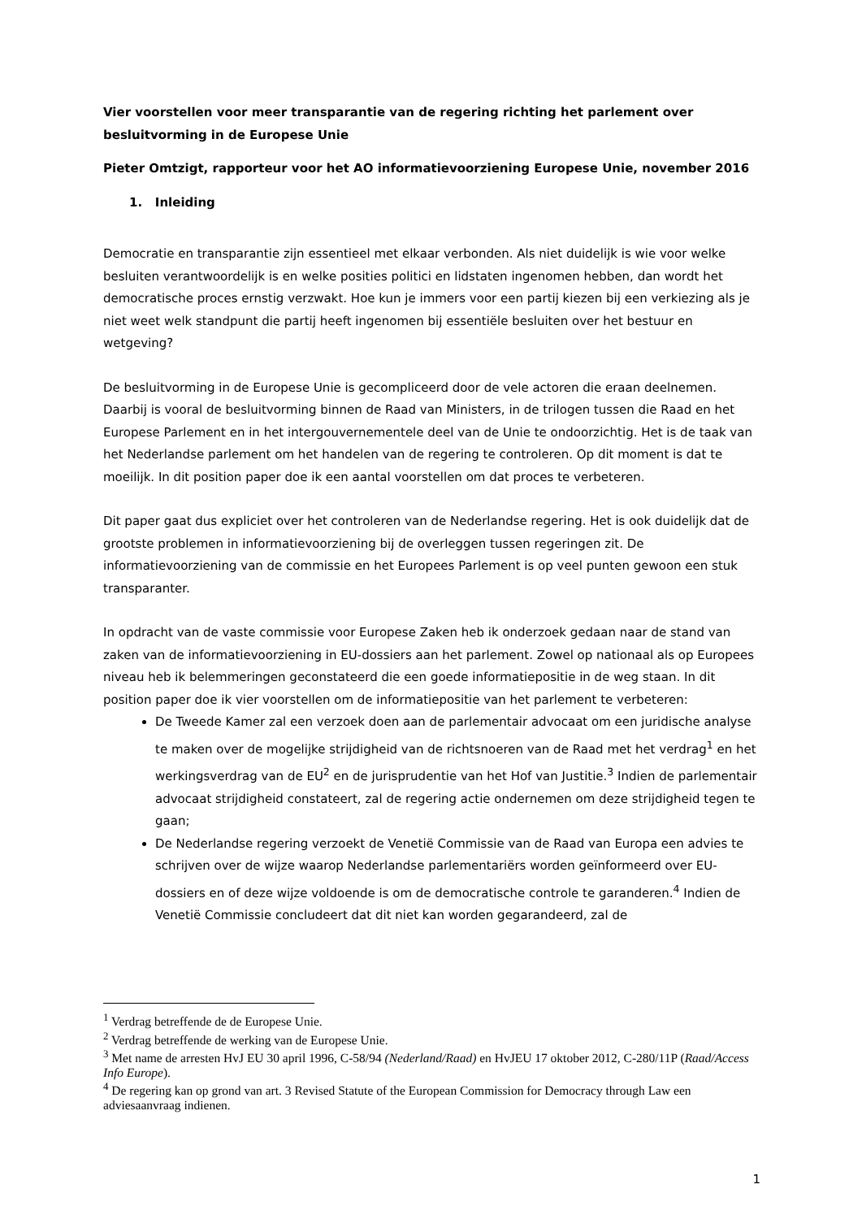Vier voorstellen voor meer transparantie van de regering richting het parlement over besluitvorming in de Europese Unie
Pieter Omtzigt, rapporteur voor het AO informatievoorziening Europese Unie, november 2016
1. Inleiding
Democratie en transparantie zijn essentieel met elkaar verbonden. Als niet duidelijk is wie voor welke besluiten verantwoordelijk is en welke posities politici en lidstaten ingenomen hebben, dan wordt het democratische proces ernstig verzwakt. Hoe kun je immers voor een partij kiezen bij een verkiezing als je niet weet welk standpunt die partij heeft ingenomen bij essentiële besluiten over het bestuur en wetgeving?
De besluitvorming in de Europese Unie is gecompliceerd door de vele actoren die eraan deelnemen. Daarbij is vooral de besluitvorming binnen de Raad van Ministers, in de trilogen tussen die Raad en het Europese Parlement en in het intergouvernementele deel van de Unie te ondoorzichtig. Het is de taak van het Nederlandse parlement om het handelen van de regering te controleren. Op dit moment is dat te moeilijk. In dit position paper doe ik een aantal voorstellen om dat proces te verbeteren.
Dit paper gaat dus expliciet over het controleren van de Nederlandse regering. Het is ook duidelijk dat de grootste problemen in informatievoorziening bij de overleggen tussen regeringen zit. De informatievoorziening van de commissie en het Europees Parlement is op veel punten gewoon een stuk transparanter.
In opdracht van de vaste commissie voor Europese Zaken heb ik onderzoek gedaan naar de stand van zaken van de informatievoorziening in EU-dossiers aan het parlement. Zowel op nationaal als op Europees niveau heb ik belemmeringen geconstateerd die een goede informatiepositie in de weg staan. In dit position paper doe ik vier voorstellen om de informatiepositie van het parlement te verbeteren:
De Tweede Kamer zal een verzoek doen aan de parlementair advocaat om een juridische analyse te maken over de mogelijke strijdigheid van de richtsnoeren van de Raad met het verdrag<sup>1</sup> en het werkingsverdrag van de EU<sup>2</sup> en de jurisprudentie van het Hof van Justitie.<sup>3</sup> Indien de parlementair advocaat strijdigheid constateert, zal de regering actie ondernemen om deze strijdigheid tegen te gaan;
De Nederlandse regering verzoekt de Venetië Commissie van de Raad van Europa een advies te schrijven over de wijze waarop Nederlandse parlementariërs worden geïnformeerd over EU-dossiers en of deze wijze voldoende is om de democratische controle te garanderen.<sup>4</sup> Indien de Venetië Commissie concludeert dat dit niet kan worden gegarandeerd, zal de
<sup>1</sup> Verdrag betreffende de de Europese Unie.
<sup>2</sup> Verdrag betreffende de werking van de Europese Unie.
<sup>3</sup> Met name de arresten HvJ EU 30 april 1996, C-58/94 (Nederland/Raad) en HvJEU 17 oktober 2012, C-280/11P (Raad/Access Info Europe).
<sup>4</sup> De regering kan op grond van art. 3 Revised Statute of the European Commission for Democracy through Law een adviesaanvraag indienen.
1